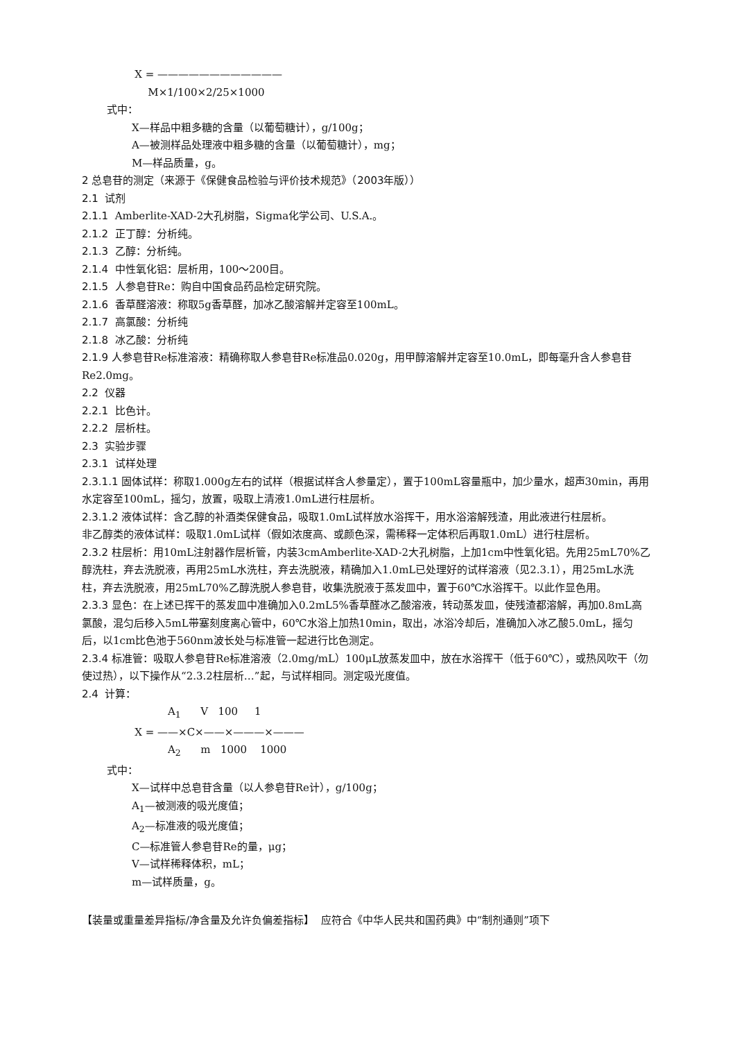X = ————————————
M×1/100×2/25×1000
式中：
X—样品中粗多糖的含量（以葡萄糖计），g/100g；
A—被测样品处理液中粗多糖的含量（以葡萄糖计），mg；
M—样品质量，g。
2 总皂苷的测定（来源于《保健食品检验与评价技术规范》（2003年版））
2.1 试剂
2.1.1 Amberlite-XAD-2大孔树脂，Sigma化学公司、U.S.A.。
2.1.2 正丁醇：分析纯。
2.1.3 乙醇：分析纯。
2.1.4 中性氧化铝：层析用，100～200目。
2.1.5 人参皂苷Re：购自中国食品药品检定研究院。
2.1.6 香草醛溶液：称取5g香草醛，加冰乙酸溶解并定容至100mL。
2.1.7 高氯酸：分析纯
2.1.8 冰乙酸：分析纯
2.1.9 人参皂苷Re标准溶液：精确称取人参皂苷Re标准品0.020g，用甲醇溶解并定容至10.0mL，即每毫升含人参皂苷Re2.0mg。
2.2 仪器
2.2.1 比色计。
2.2.2 层析柱。
2.3 实验步骤
2.3.1 试样处理
2.3.1.1 固体试样：称取1.000g左右的试样（根据试样含人参量定），置于100mL容量瓶中，加少量水，超声30min，再用水定容至100mL，摇匀，放置，吸取上清液1.0mL进行柱层析。
2.3.1.2 液体试样：含乙醇的补酒类保健食品，吸取1.0mL试样放水浴挥干，用水浴溶解残渣，用此液进行柱层析。
非乙醇类的液体试样：吸取1.0mL试样（假如浓度高、或颜色深，需稀释一定体积后再取1.0mL）进行柱层析。
2.3.2 柱层析：用10mL注射器作层析管，内装3cmAmberlite-XAD-2大孔树脂，上加1cm中性氧化铝。先用25mL70%乙醇洗柱，弃去洗脱液，再用25mL水洗柱，弃去洗脱液，精确加入1.0mL已处理好的试样溶液（见2.3.1），用25mL水洗柱，弃去洗脱液，用25mL70%乙醇洗脱人参皂苷，收集洗脱液于蒸发皿中，置于60℃水浴挥干。以此作显色用。
2.3.3 显色：在上述已挥干的蒸发皿中准确加入0.2mL5%香草醛冰乙酸溶液，转动蒸发皿，使残渣都溶解，再加0.8mL高氯酸，混匀后移入5mL带塞刻度离心管中，60℃水浴上加热10min，取出，冰浴冷却后，准确加入冰乙酸5.0mL，摇匀后，以1cm比色池于560nm波长处与标准管一起进行比色测定。
2.3.4 标准管：吸取人参皂苷Re标准溶液（2.0mg/mL）100μL放蒸发皿中，放在水浴挥干（低于60℃），或热风吹干（勿使过热），以下操作从“2.3.2柱层析…”起，与试样相同。测定吸光度值。
2.4 计算：
A<sub>1</sub> V 100 1
X = ——×C×——×———×———
A<sub>2</sub> m 1000 1000
式中：
X—试样中总皂苷含量（以人参皂苷Re计），g/100g；
A<sub>1</sub>—被测液的吸光度值；
A<sub>2</sub>—标准液的吸光度值；
C—标准管人参皂苷Re的量，μg；
V—试样稀释体积，mL；
m—试样质量，g。
【装量或重量差异指标/净含量及允许负偏差指标】 应符合《中华人民共和国药典》中“制剂通则”项下